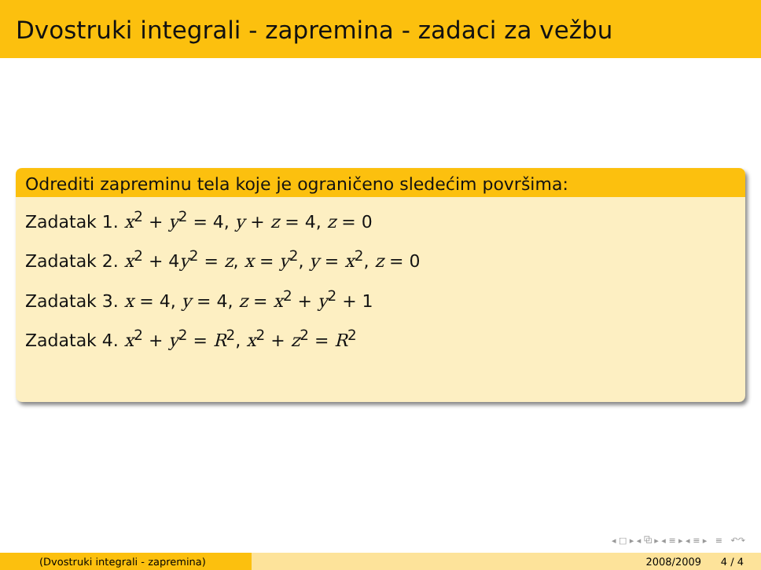Dvostruki integrali - zapremina - zadaci za vežbu
Odrediti zapreminu tela koje je ograničeno sledećim površima:
Zadatak 1. x<sup>2</sup> + y<sup>2</sup> = 4, y + z = 4, z = 0
Zadatak 2. x<sup>2</sup> + 4y<sup>2</sup> = z, x = y<sup>2</sup>, y = x<sup>2</sup>, z = 0
Zadatak 3. x = 4, y = 4, z = x<sup>2</sup> + y<sup>2</sup> + 1
Zadatak 4. x<sup>2</sup> + y<sup>2</sup> = R<sup>2</sup>, x<sup>2</sup> + z<sup>2</sup> = R<sup>2</sup>
◂ □ ▸ ◂ ⧉ ▸ ◂ ≡ ▸ ◂ ≡ ▸ ≡ ↶↷
(Dvostruki integrali - zapremina) 2008/2009 4 / 4